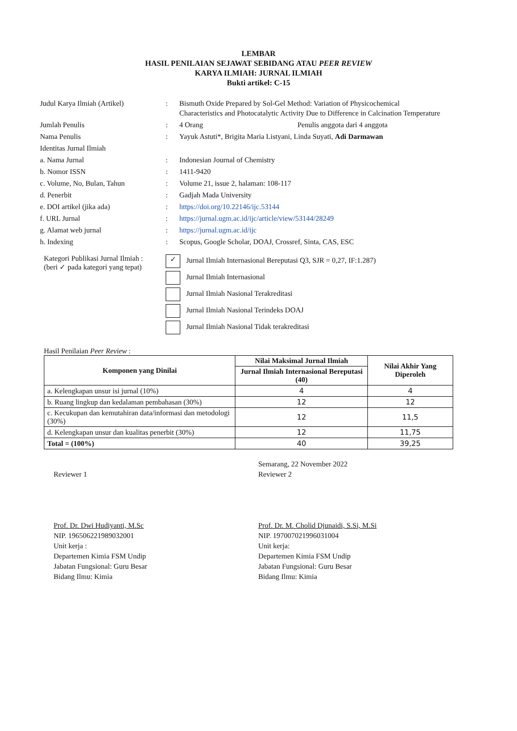LEMBAR
HASIL PENILAIAN SEJAWAT SEBIDANG ATAU PEER REVIEW
KARYA ILMIAH: JURNAL ILMIAH
Bukti artikel: C-15
| Judul Karya Ilmiah (Artikel) | : | Bismuth Oxide Prepared by Sol-Gel Method: Variation of Physicochemical Characteristics and Photocatalytic Activity Due to Difference in Calcination Temperature |
| Jumlah Penulis | : | 4 Orang Penulis anggota dari 4 anggota |
| Nama Penulis | : | Yayuk Astuti*, Brigita Maria Listyani, Linda Suyati, Adi Darmawan |
| Identitas Jurnal Ilmiah | | |
| a. Nama Jurnal | : | Indonesian Journal of Chemistry |
| b. Nomor ISSN | : | 1411-9420 |
| c. Volume, No, Bulan, Tahun | : | Volume 21, issue 2, halaman: 108-117 |
| d. Penerbit | : | Gadjah Mada University |
| e. DOI artikel (jika ada) | : | https://doi.org/10.22146/ijc.53144 |
| f. URL Jurnal | : | https://jurnal.ugm.ac.id/ijc/article/view/53144/28249 |
| g. Alamat web jurnal | : | https://jurnal.ugm.ac.id/ijc |
| h. Indexing | : | Scopus, Google Scholar, DOAJ, Crossref, Sinta, CAS, ESC |
Kategori Publikasi Jurnal Ilmiah :
(beri ✓ pada kategori yang tepat)
✓ Jurnal Ilmiah Internasional Bereputasi Q3, SJR = 0,27, IF:1.287)
Jurnal Ilmiah Internasional
Jurnal Ilmiah Nasional Terakreditasi
Jurnal Ilmiah Nasional Terindeks DOAJ
Jurnal Ilmiah Nasional Tidak terakreditasi
Hasil Penilaian Peer Review :
| Komponen yang Dinilai | Nilai Maksimal Jurnal Ilmiah | Nilai Akhir Yang Diperoleh |
| --- | --- | --- |
| | Jurnal Ilmiah Internasional Bereputasi (40) | |
| a. Kelengkapan unsur isi jurnal (10%) | 4 | 4 |
| b. Ruang lingkup dan kedalaman pembahasan (30%) | 12 | 12 |
| c. Kecukupan dan kemutahiran data/informasi dan metodologi (30%) | 12 | 11,5 |
| d. Kelengkapan unsur dan kualitas penerbit (30%) | 12 | 11,75 |
| Total = (100%) | 40 | 39,25 |
Reviewer 1
Prof. Dr. Dwi Hudiyanti, M.Sc
NIP. 196506221989032001
Unit kerja :
Departemen Kimia FSM Undip
Jabatan Fungsional: Guru Besar
Bidang Ilmu: Kimia
Semarang, 22 November 2022
Reviewer 2
Prof. Dr. M. Cholid Djunaidi, S.Si, M.Si
NIP. 197007021996031004
Unit kerja:
Departemen Kimia FSM Undip
Jabatan Fungsional: Guru Besar
Bidang Ilmu: Kimia